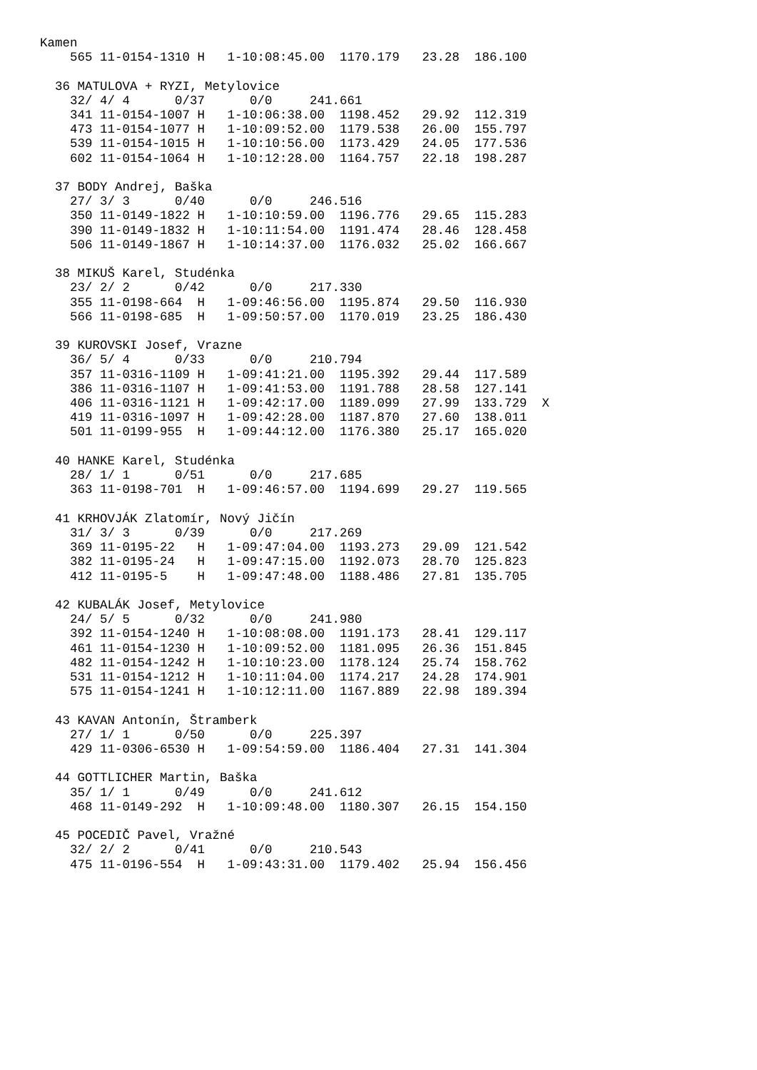Kamen
    565 11-0154-1310 H   1-10:08:45.00  1170.179   23.28  186.100

  36 MATULOVA + RYZI, Metylovice
    32/ 4/ 4      0/37      0/0     241.661
    341 11-0154-1007 H   1-10:06:38.00  1198.452   29.92  112.319
    473 11-0154-1077 H   1-10:09:52.00  1179.538   26.00  155.797
    539 11-0154-1015 H   1-10:10:56.00  1173.429   24.05  177.536
    602 11-0154-1064 H   1-10:12:28.00  1164.757   22.18  198.287

  37 BODY Andrej, Baška
    27/ 3/ 3      0/40      0/0     246.516
    350 11-0149-1822 H   1-10:10:59.00  1196.776   29.65  115.283
    390 11-0149-1832 H   1-10:11:54.00  1191.474   28.46  128.458
    506 11-0149-1867 H   1-10:14:37.00  1176.032   25.02  166.667

  38 MIKUŠ Karel, Studénka
    23/ 2/ 2      0/42      0/0     217.330
    355 11-0198-664  H   1-09:46:56.00  1195.874   29.50  116.930
    566 11-0198-685  H   1-09:50:57.00  1170.019   23.25  186.430

  39 KUROVSKI Josef, Vrazne
    36/ 5/ 4      0/33      0/0     210.794
    357 11-0316-1109 H   1-09:41:21.00  1195.392   29.44  117.589
    386 11-0316-1107 H   1-09:41:53.00  1191.788   28.58  127.141
    406 11-0316-1121 H   1-09:42:17.00  1189.099   27.99  133.729  X
    419 11-0316-1097 H   1-09:42:28.00  1187.870   27.60  138.011
    501 11-0199-955  H   1-09:44:12.00  1176.380   25.17  165.020

  40 HANKE Karel, Studénka
    28/ 1/ 1      0/51      0/0     217.685
    363 11-0198-701  H   1-09:46:57.00  1194.699   29.27  119.565

  41 KRHOVJÁK Zlatomír, Nový Jičín
    31/ 3/ 3      0/39      0/0     217.269
    369 11-0195-22   H   1-09:47:04.00  1193.273   29.09  121.542
    382 11-0195-24   H   1-09:47:15.00  1192.073   28.70  125.823
    412 11-0195-5    H   1-09:47:48.00  1188.486   27.81  135.705

  42 KUBALÁK Josef, Metylovice
    24/ 5/ 5      0/32      0/0     241.980
    392 11-0154-1240 H   1-10:08:08.00  1191.173   28.41  129.117
    461 11-0154-1230 H   1-10:09:52.00  1181.095   26.36  151.845
    482 11-0154-1242 H   1-10:10:23.00  1178.124   25.74  158.762
    531 11-0154-1212 H   1-10:11:04.00  1174.217   24.28  174.901
    575 11-0154-1241 H   1-10:12:11.00  1167.889   22.98  189.394

  43 KAVAN Antonín, Štramberk
    27/ 1/ 1      0/50      0/0     225.397
    429 11-0306-6530 H   1-09:54:59.00  1186.404   27.31  141.304

  44 GOTTLICHER Martin, Baška
    35/ 1/ 1      0/49      0/0     241.612
    468 11-0149-292  H   1-10:09:48.00  1180.307   26.15  154.150

  45 POCEDIČ Pavel, Vražné
    32/ 2/ 2      0/41      0/0     210.543
    475 11-0196-554  H   1-09:43:31.00  1179.402   25.94  156.456